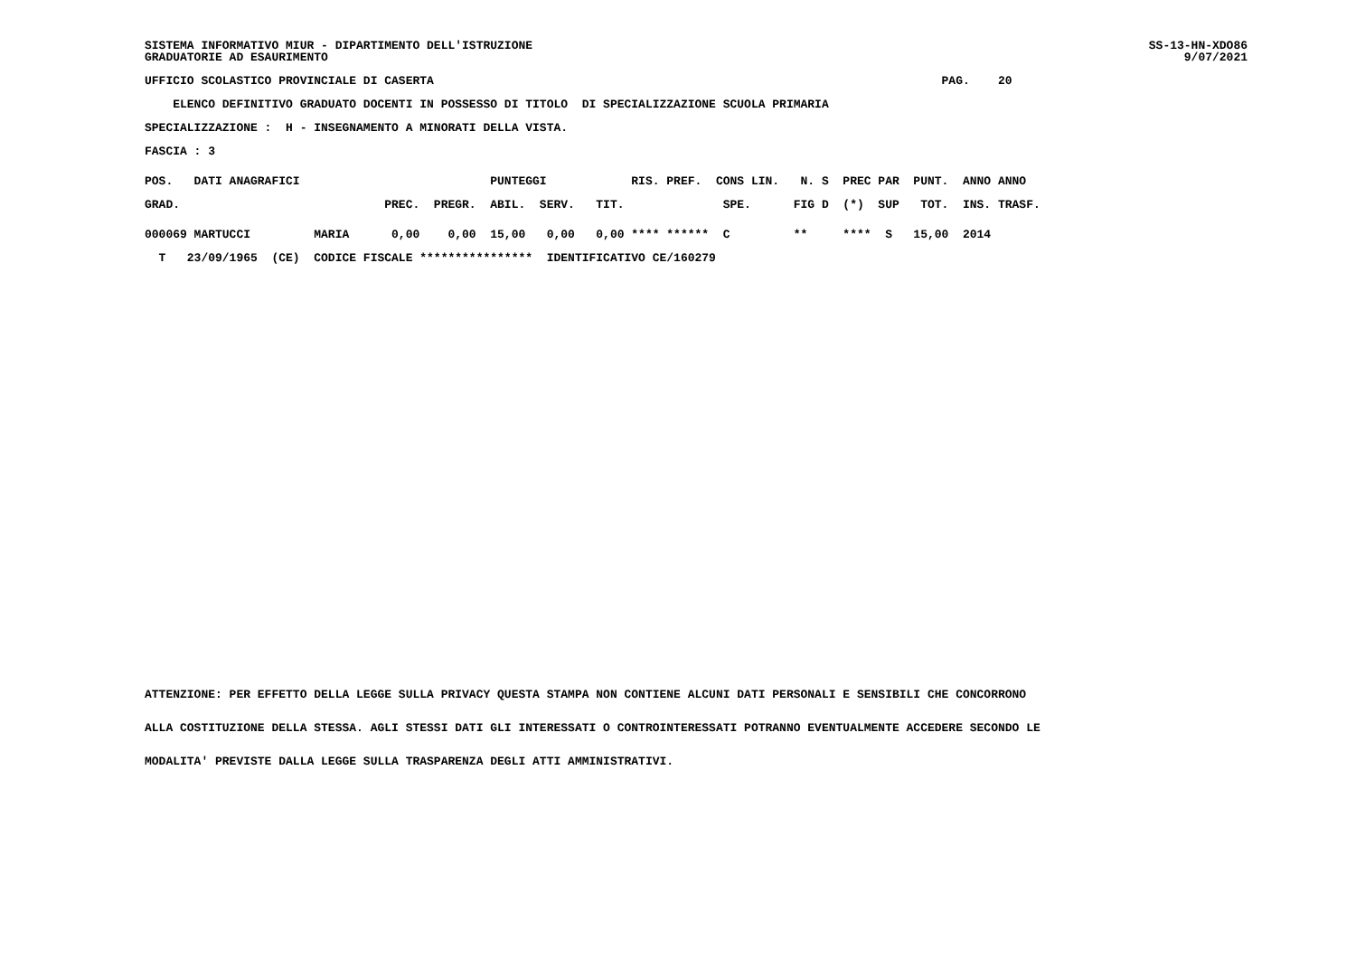SS-13-HN-XDO86
    9/07/2021
SISTEMA INFORMATIVO MIUR - DIPARTIMENTO DELL'ISTRUZIONE
GRADUATORIE AD ESAURIMENTO
UFFICIO SCOLASTICO PROVINCIALE DI CASERTA                                                                        PAG.    20
    ELENCO DEFINITIVO GRADUATO DOCENTI IN POSSESSO DI TITOLO  DI SPECIALIZZAZIONE SCUOLA PRIMARIA
SPECIALIZZAZIONE :  H - INSEGNAMENTO A MINORATI DELLA VISTA.
FASCIA : 3
POS.   DATI ANAGRAFICI                           PUNTEGGI            RIS. PREF.  CONS LIN.   N. S  PREC PAR  PUNT.  ANNO ANNO
GRAD.                             PREC.  PREGR.  ABIL.  SERV.   TIT.              SPE.      FIG D  (*)  SUP   TOT.  INS. TRASF.
000069 MARTUCCI         MARIA      0,00    0,00  15,00   0,00   0,00 **** ******  C         **     ****  S   15,00  2014
  T   23/09/1965  (CE)  CODICE FISCALE ****************  IDENTIFICATIVO CE/160279
ATTENZIONE: PER EFFETTO DELLA LEGGE SULLA PRIVACY QUESTA STAMPA NON CONTIENE ALCUNI DATI PERSONALI E SENSIBILI CHE CONCORRONO
ALLA COSTITUZIONE DELLA STESSA. AGLI STESSI DATI GLI INTERESSATI O CONTROINTERESSATI POTRANNO EVENTUALMENTE ACCEDERE SECONDO LE
MODALITA' PREVISTE DALLA LEGGE SULLA TRASPARENZA DEGLI ATTI AMMINISTRATIVI.